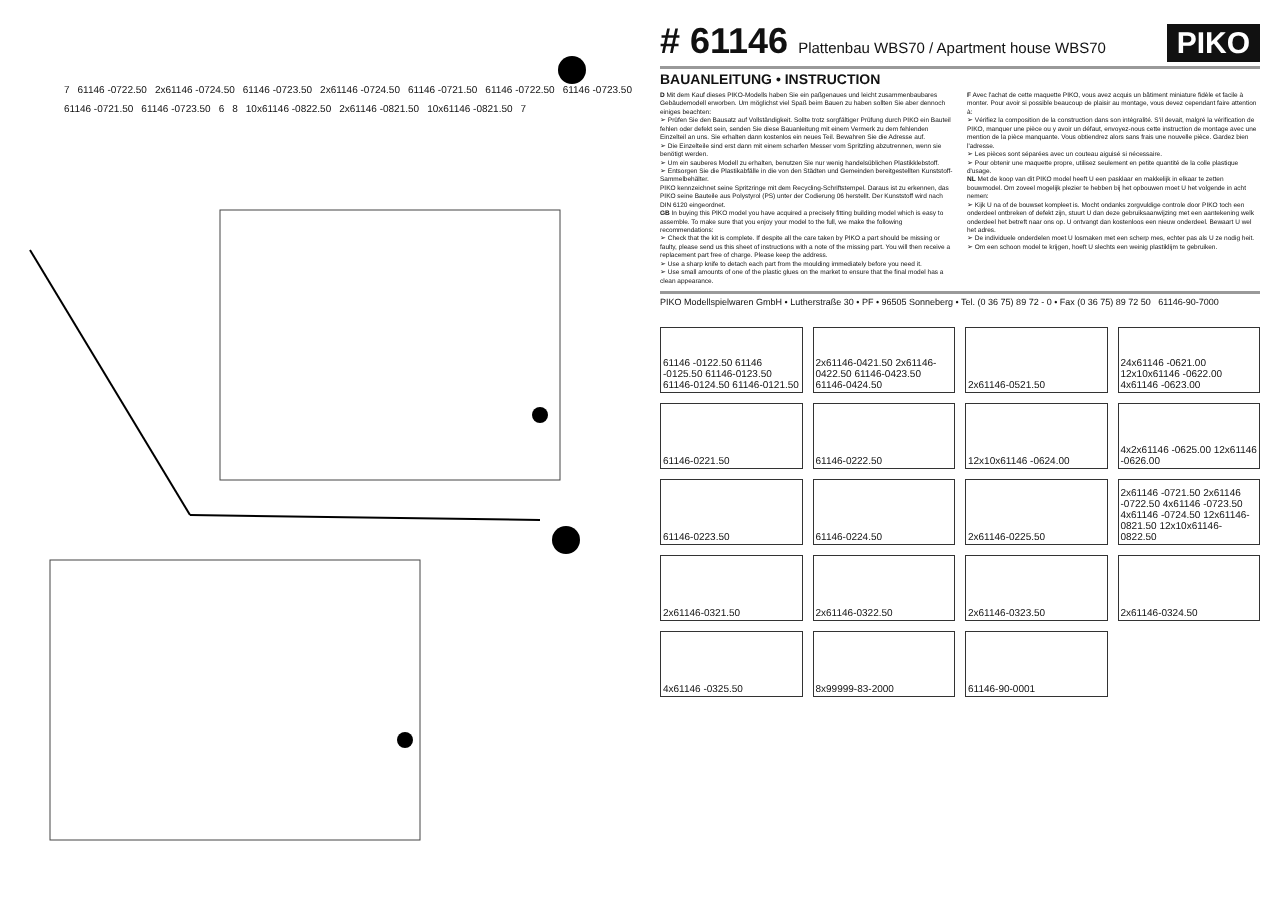7 61146 -0722.50 2x61146 -0724.50 61146 -0723.50 2x61146 -0724.50 61146 -0721.50 61146 -0722.50 61146 -0723.50 61146 -0721.50 61146 -0723.50 6 8 10x61146 -0822.50 2x61146 -0821.50 10x61146 -0821.50 7
# 61146
Plattenbau WBS70 / Apartment house WBS70
PIKO
BAUANLEITUNG • INSTRUCTION
D Mit dem Kauf dieses PIKO-Modells haben Sie ein paßgenaues und leicht zusammenbaubares Gebäudemodell erworben. Um möglichst viel Spaß beim Bauen zu haben sollten Sie aber dennoch einiges beachten:
➢ Prüfen Sie den Bausatz auf Vollständigkeit. Sollte trotz sorgfältiger Prüfung durch PIKO ein Bauteil fehlen oder defekt sein, senden Sie diese Bauanleitung mit einem Vermerk zu dem fehlenden Einzelteil an uns. Sie erhalten dann kostenlos ein neues Teil. Bewahren Sie die Adresse auf.
➢ Die Einzelteile sind erst dann mit einem scharfen Messer vom Spritzling abzutrennen, wenn sie benötigt werden.
➢ Um ein sauberes Modell zu erhalten, benutzen Sie nur wenig handelsüblichen Plastikklebstoff.
➢ Entsorgen Sie die Plastikabfälle in die von den Städten und Gemeinden bereitgestellten Kunststoff-Sammelbehälter.
PIKO kennzeichnet seine Spritzringe mit dem Recycling-Schriftstempel. Daraus ist zu erkennen, das PIKO seine Bauteile aus Polystyrol (PS) unter der Codierung 06 herstellt. Der Kunststoff wird nach DIN 6120 eingeordnet.
GB In buying this PIKO model you have acquired a precisely fitting building model which is easy to assemble. To make sure that you enjoy your model to the full, we make the following recommendations:
➢ Check that the kit is complete. If despite all the care taken by PIKO a part should be missing or faulty, please send us this sheet of instructions with a note of the missing part. You will then receive a replacement part free of charge. Please keep the address.
➢ Use a sharp knife to detach each part from the moulding immediately before you need it.
➢ Use small amounts of one of the plastic glues on the market to ensure that the final model has a clean appearance.
F Avec l'achat de cette maquette PIKO, vous avez acquis un bâtiment miniature fidèle et facile à monter. Pour avoir si possible beaucoup de plaisir au montage, vous devez cependant faire attention à:
➢ Vérifiez la composition de la construction dans son intégralité. S'il devait, malgré la vérification de PIKO, manquer une pièce ou y avoir un défaut, envoyez-nous cette instruction de montage avec une mention de la pièce manquante. Vous obtiendrez alors sans frais une nouvelle pièce. Gardez bien l'adresse.
➢ Les pièces sont séparées avec un couteau aiguisé si nécessaire.
➢ Pour obtenir une maquette propre, utilisez seulement en petite quantité de la colle plastique d'usage.
NL Met de koop van dit PIKO model heeft U een pasklaar en makkelijk in elkaar te zetten bouwmodel. Om zoveel mogelijk plezier te hebben bij het opbouwen moet U het volgende in acht nemen:
➢ Kijk U na of de bouwset kompleet is. Mocht ondanks zorgvuldige controle door PIKO toch een onderdeel ontbreken of defekt zijn, stuurt U dan deze gebruiksaanwijzing met een aantekening welk onderdeel het betreft naar ons op. U ontvangt dan kostenloos een nieuw onderdeel. Bewaart U wel het adres.
➢ De individuele onderdelen moet U losmaken met een scherp mes, echter pas als U ze nodig heit.
➢ Om een schoon model te krijgen, hoeft U slechts een weinig plastiklijm te gebruiken.
PIKO Modellspielwaren GmbH • Lutherstraße 30 • PF • 96505 Sonneberg • Tel. (0 36 75) 89 72 - 0 • Fax (0 36 75) 89 72 50 61146-90-7000
61146 -0122.50 61146 -0125.50 61146-0123.50 61146-0124.50 61146-0121.50
2x61146-0421.50 2x61146-0422.50 61146-0423.50 61146-0424.50
2x61146-0521.50
24x61146 -0621.00 12x10x61146 -0622.00 4x61146 -0623.00
61146-0221.50
61146-0222.50
12x10x61146 -0624.00
4x2x61146 -0625.00 12x61146 -0626.00
61146-0223.50
61146-0224.50
2x61146-0225.50
2x61146 -0721.50 2x61146 -0722.50 4x61146 -0723.50 4x61146 -0724.50 12x61146-0821.50 12x10x61146-0822.50
2x61146-0321.50
2x61146-0322.50
2x61146-0323.50
2x61146-0324.50
4x61146 -0325.50
8x99999-83-2000
61146-90-0001